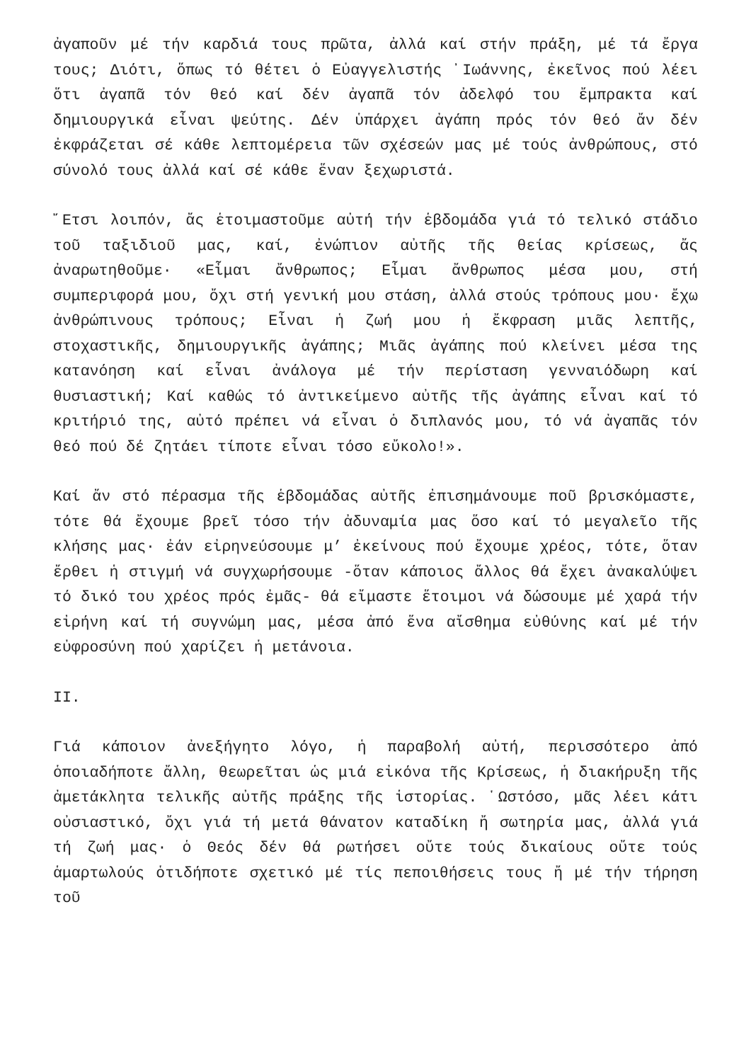ἀγαποῦν μέ τήν καρδιά τους πρῶτα, ἀλλά καί στήν πράξη, μέ τά ἔργα τους; Διότι, ὅπως τό θέτει ὁ Εὐαγγελιστής ᾿Ιωάννης, ἐκεῖνος πού λέει ὅτι ἀγαπᾶ τόν θεό καί δέν ἀγαπᾶ τόν ἀδελφό του ἔμπρακτα καί δημιουργικά εἶναι ψεύτης. Δέν ὑπάρχει ἀγάπη πρός τόν θεό ἄν δέν ἐκφράζεται σέ κάθε λεπτομέρεια τῶν σχέσεών μας μέ τούς ἀνθρώπους, στό σύνολό τους ἀλλά καί σέ κάθε ἕναν ξεχωριστά.
῎Ετσι λοιπόν, ἄς ἑτοιμαστοῦμε αὐτή τήν ἑβδομάδα γιά τό τελικό στάδιο τοῦ ταξιδιοῦ μας, καί, ἐνώπιον αὐτῆς τῆς θείας κρίσεως, ἄς ἀναρωτηθοῦμε· «Εἶμαι ἄνθρωπος; Εἶμαι ἄνθρωπος μέσα μου, στή συμπεριφορά μου, ὄχι στή γενική μου στάση, ἀλλά στούς τρόπους μου· ἔχω ἀνθρώπινους τρόπους; Εἶναι ἡ ζωή μου ἡ ἔκφραση μιᾶς λεπτῆς, στοχαστικῆς, δημιουργικῆς ἀγάπης; Μιᾶς ἀγάπης πού κλείνει μέσα της κατανόηση καί εἶναι ἀνάλογα μέ τήν περίσταση γενναιόδωρη καί θυσιαστική; Καί καθώς τό ἀντικείμενο αὐτῆς τῆς ἀγάπης εἶναι καί τό κριτήριό της, αὐτό πρέπει νά εἶναι ὁ διπλανός μου, τό νά ἀγαπᾶς τόν θεό πού δέ ζητάει τίποτε εἶναι τόσο εὔκολο!».
Καί ἄν στό πέρασμα τῆς ἑβδομάδας αὐτῆς ἐπισημάνουμε ποῦ βρισκόμαστε, τότε θά ἔχουμε βρεῖ τόσο τήν ἀδυναμία μας ὅσο καί τό μεγαλεῖο τῆς κλήσης μας· ἐάν εἰρηνεύσουμε μ’ ἐκείνους πού ἔχουμε χρέος, τότε, ὅταν ἔρθει ἡ στιγμή νά συγχωρήσουμε -ὅταν κάποιος ἄλλος θά ἔχει ἀνακαλύψει τό δικό του χρέος πρός ἐμᾶς- θά εἴμαστε ἕτοιμοι νά δώσουμε μέ χαρά τήν εἰρήνη καί τή συγνώμη μας, μέσα ἀπό ἕνα αἴσθημα εὐθύνης καί μέ τήν εὐφροσύνη πού χαρίζει ἡ μετάνοια.
II.
Γιά κάποιον ἀνεξήγητο λόγο, ἡ παραβολή αὐτή, περισσότερο ἀπό ὁποιαδήποτε ἄλλη, θεωρεῖται ὡς μιά εἰκόνα τῆς Κρίσεως, ἡ διακήρυξη τῆς ἀμετάκλητα τελικῆς αὐτῆς πράξης τῆς ἱστορίας. ῾Ωστόσο, μᾶς λέει κάτι οὐσιαστικό, ὄχι γιά τή μετά θάνατον καταδίκη ἤ σωτηρία μας, ἀλλά γιά τή ζωή μας· ὁ Θεός δέν θά ρωτήσει οὔτε τούς δικαίους οὔτε τούς ἁμαρτωλούς ὁτιδήποτε σχετικό μέ τίς πεποιθήσεις τους ἤ μέ τήν τήρηση τοῦ